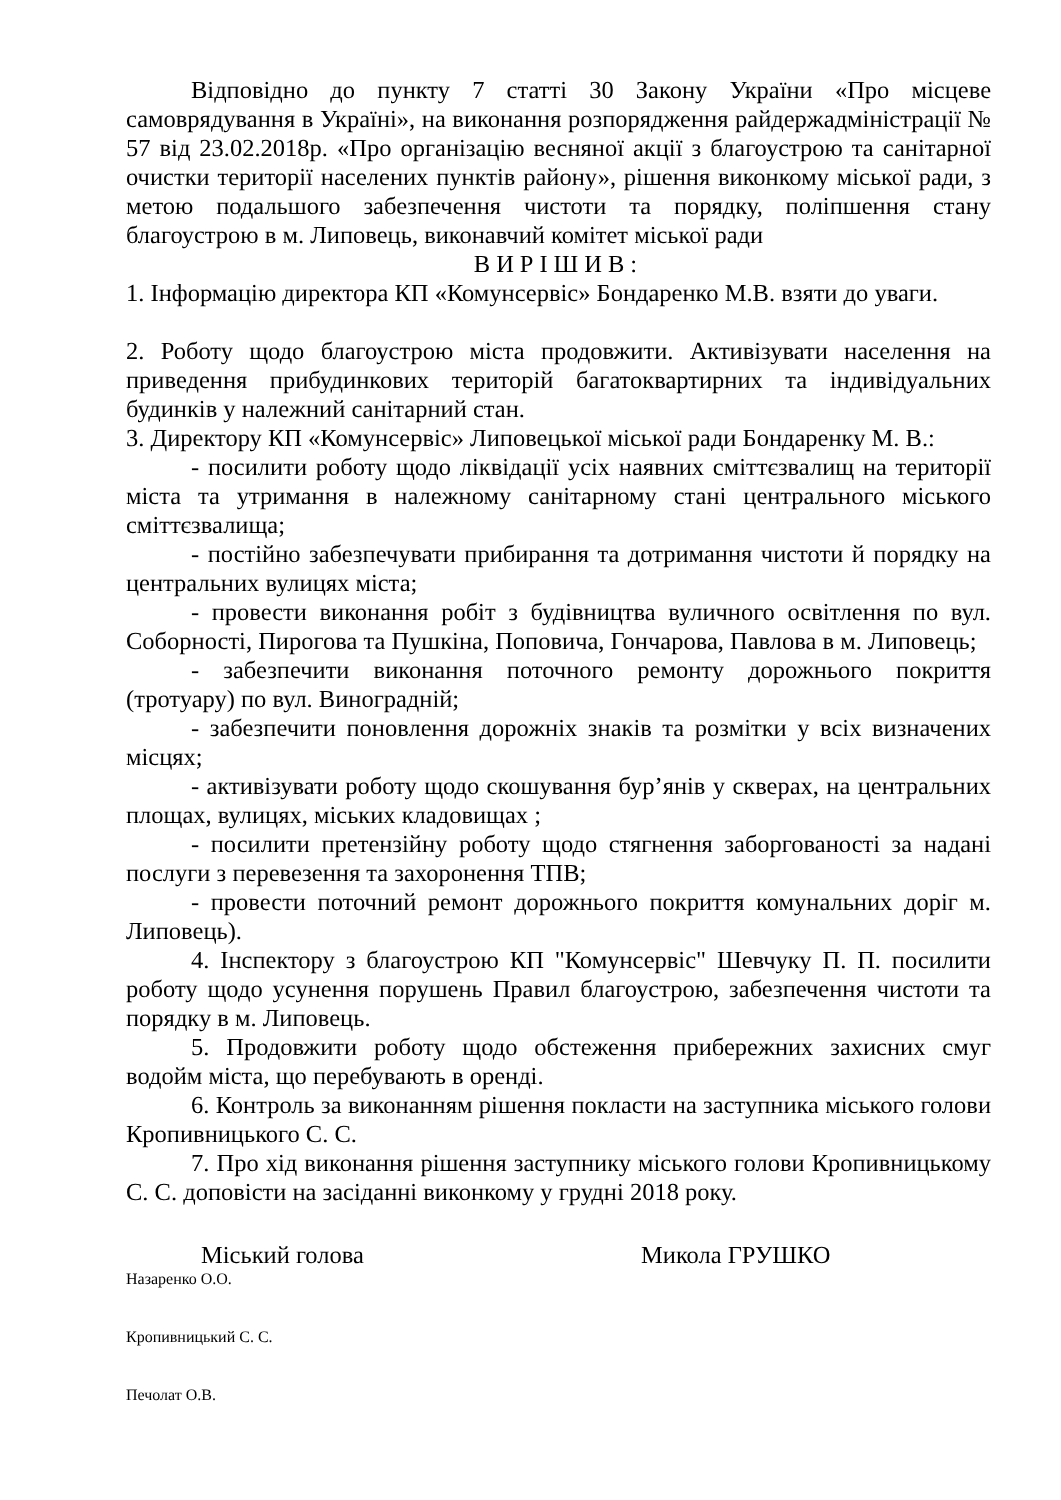Відповідно до пункту 7 статті 30 Закону України «Про місцеве самоврядування в Україні», на виконання розпорядження райдержадміністрації № 57 від 23.02.2018р. «Про організацію весняної акції з благоустрою та санітарної очистки території населених пунктів району», рішення виконкому міської ради, з метою подальшого забезпечення чистоти та порядку, поліпшення стану благоустрою в м. Липовець, виконавчий комітет міської ради
ВИРІШИВ:
1. Інформацію директора КП «Комунсервіс» Бондаренко М.В. взяти до уваги.
2. Роботу щодо благоустрою міста продовжити. Активізувати населення на приведення прибудинкових територій багатоквартирних та індивідуальних будинків у належний санітарний стан.
3. Директору КП «Комунсервіс» Липовецької міської ради Бондаренку М. В.:
- посилити роботу щодо ліквідації усіх наявних сміттєзвалищ на території міста та утримання в належному санітарному стані центрального міського сміттєзвалища;
- постійно забезпечувати прибирання та дотримання чистоти й порядку на центральних вулицях міста;
- провести виконання робіт з будівництва вуличного освітлення по вул. Соборності, Пирогова та Пушкіна, Поповича, Гончарова, Павлова в м. Липовець;
- забезпечити виконання поточного ремонту дорожнього покриття (тротуару) по вул. Виноградній;
- забезпечити поновлення дорожніх знаків та розмітки у всіх визначених місцях;
- активізувати роботу щодо скошування бур’янів у скверах, на центральних площах, вулицях, міських кладовищах ;
- посилити претензійну роботу щодо стягнення заборгованості за надані послуги з перевезення та захоронення ТПВ;
- провести поточний ремонт дорожнього покриття комунальних доріг м. Липовець).
4. Інспектору з благоустрою КП "Комунсервіс" Шевчуку П. П. посилити роботу щодо усунення порушень Правил благоустрою, забезпечення чистоти та порядку в м. Липовець.
5. Продовжити роботу щодо обстеження прибережних захисних смуг водойм міста, що перебувають в оренді.
6. Контроль за виконанням рішення покласти на заступника міського голови Кропивницького С. С.
7. Про хід виконання рішення заступнику міського голови Кропивницькому С. С. доповісти на засіданні виконкому у грудні 2018 року.
Міський голова Микола ГРУШКО
Назаренко О.О.
Кропивницький С. С.
Печолат О.В.